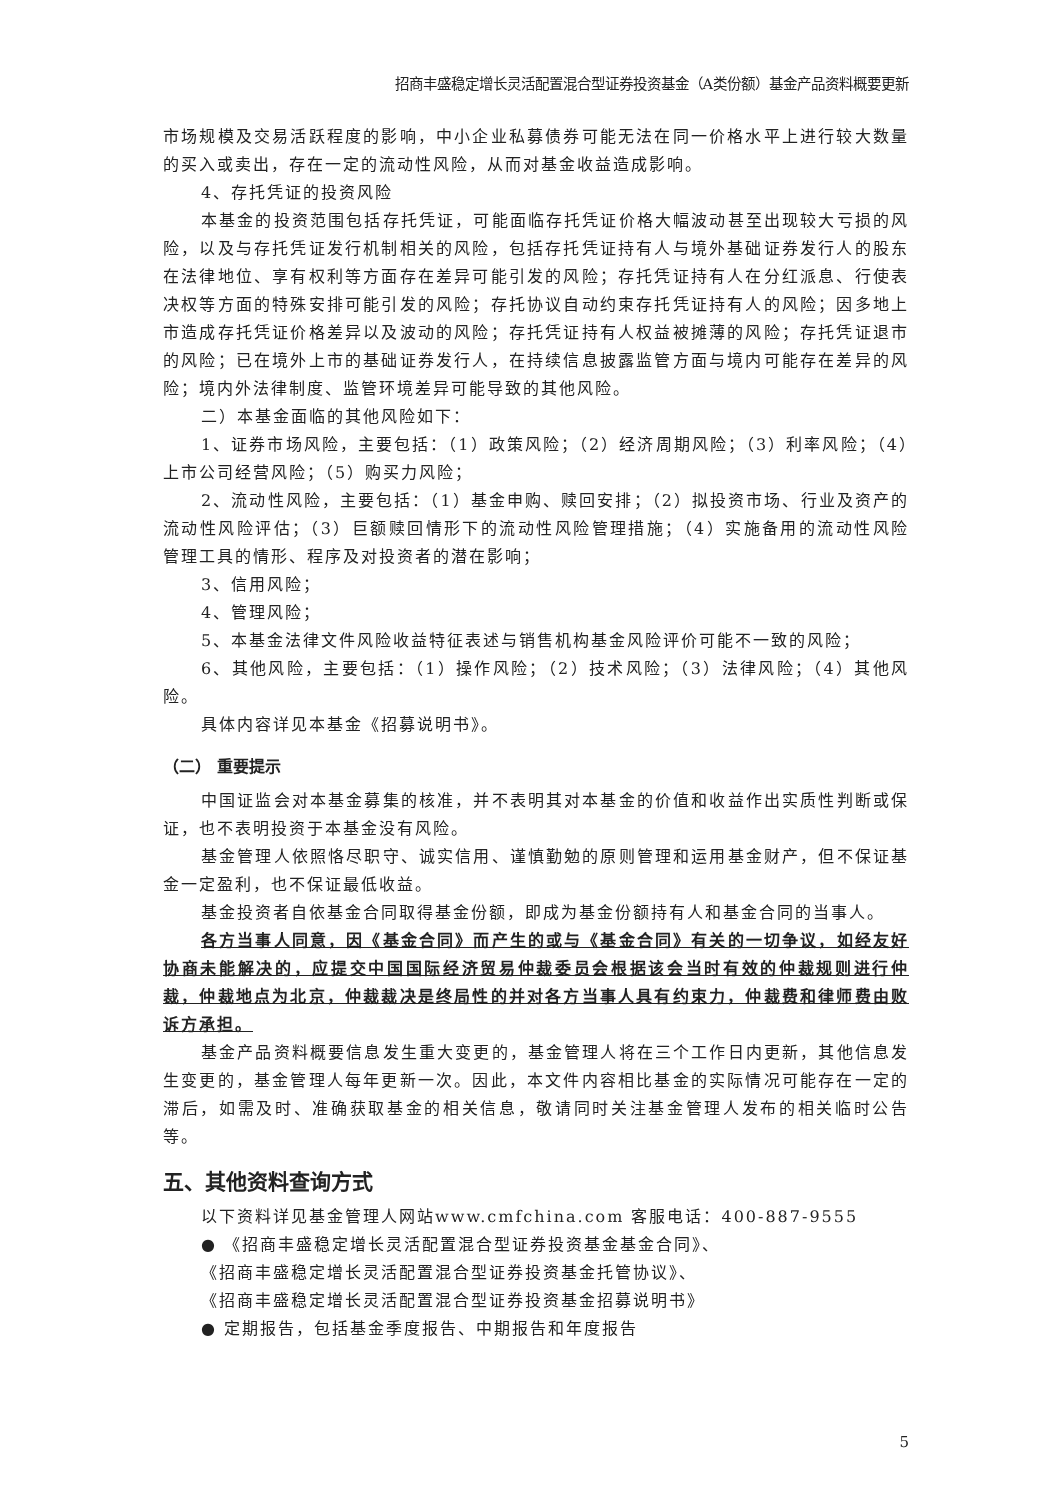招商丰盛稳定增长灵活配置混合型证券投资基金（A类份额）基金产品资料概要更新
市场规模及交易活跃程度的影响，中小企业私募债券可能无法在同一价格水平上进行较大数量的买入或卖出，存在一定的流动性风险，从而对基金收益造成影响。
4、存托凭证的投资风险
本基金的投资范围包括存托凭证，可能面临存托凭证价格大幅波动甚至出现较大亏损的风险，以及与存托凭证发行机制相关的风险，包括存托凭证持有人与境外基础证券发行人的股东在法律地位、享有权利等方面存在差异可能引发的风险；存托凭证持有人在分红派息、行使表决权等方面的特殊安排可能引发的风险；存托协议自动约束存托凭证持有人的风险；因多地上市造成存托凭证价格差异以及波动的风险；存托凭证持有人权益被摊薄的风险；存托凭证退市的风险；已在境外上市的基础证券发行人，在持续信息披露监管方面与境内可能存在差异的风险；境内外法律制度、监管环境差异可能导致的其他风险。
二）本基金面临的其他风险如下：
1、证券市场风险，主要包括：（1）政策风险；（2）经济周期风险；（3）利率风险；（4）上市公司经营风险；（5）购买力风险；
2、流动性风险，主要包括：（1）基金申购、赎回安排；（2）拟投资市场、行业及资产的流动性风险评估；（3）巨额赎回情形下的流动性风险管理措施；（4）实施备用的流动性风险管理工具的情形、程序及对投资者的潜在影响；
3、信用风险；
4、管理风险；
5、本基金法律文件风险收益特征表述与销售机构基金风险评价可能不一致的风险；
6、其他风险，主要包括：（1）操作风险；（2）技术风险；（3）法律风险；（4）其他风险。
具体内容详见本基金《招募说明书》。
（二） 重要提示
中国证监会对本基金募集的核准，并不表明其对本基金的价值和收益作出实质性判断或保证，也不表明投资于本基金没有风险。
基金管理人依照恪尽职守、诚实信用、谨慎勤勉的原则管理和运用基金财产，但不保证基金一定盈利，也不保证最低收益。
基金投资者自依基金合同取得基金份额，即成为基金份额持有人和基金合同的当事人。
各方当事人同意，因《基金合同》而产生的或与《基金合同》有关的一切争议，如经友好协商未能解决的，应提交中国国际经济贸易仲裁委员会根据该会当时有效的仲裁规则进行仲裁，仲裁地点为北京，仲裁裁决是终局性的并对各方当事人具有约束力，仲裁费和律师费由败诉方承担。
基金产品资料概要信息发生重大变更的，基金管理人将在三个工作日内更新，其他信息发生变更的，基金管理人每年更新一次。因此，本文件内容相比基金的实际情况可能存在一定的滞后，如需及时、准确获取基金的相关信息，敬请同时关注基金管理人发布的相关临时公告等。
五、其他资料查询方式
以下资料详见基金管理人网站www.cmfchina.com 客服电话：400-887-9555
● 《招商丰盛稳定增长灵活配置混合型证券投资基金基金合同》、
《招商丰盛稳定增长灵活配置混合型证券投资基金托管协议》、
《招商丰盛稳定增长灵活配置混合型证券投资基金招募说明书》
● 定期报告，包括基金季度报告、中期报告和年度报告
5